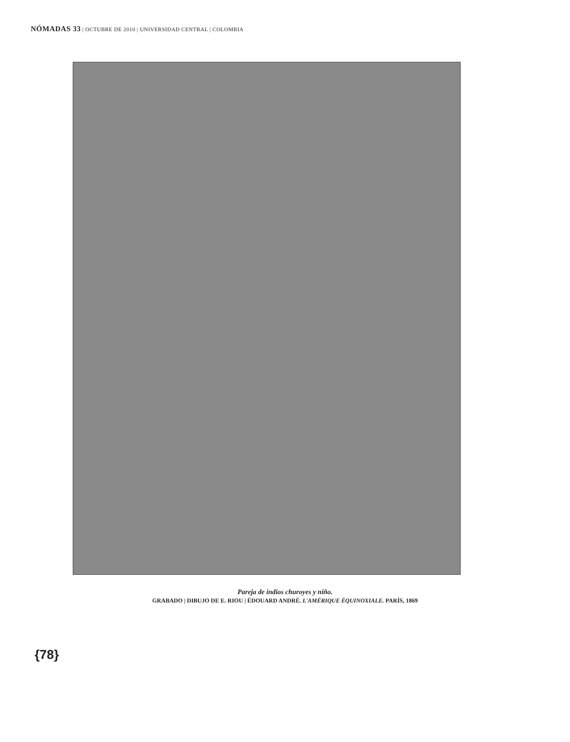NÓMADAS 33 | OCTUBRE DE 2010 | UNIVERSIDAD CENTRAL | COLOMBIA
Pareja de indios churoyes y niño.
GRABADO | DIBUJO DE E. RIOU | ÉDOUARD ANDRÉ. L'AMÉRIQUE ÉQUINOXIALE. PARÍS, 1869
{78}